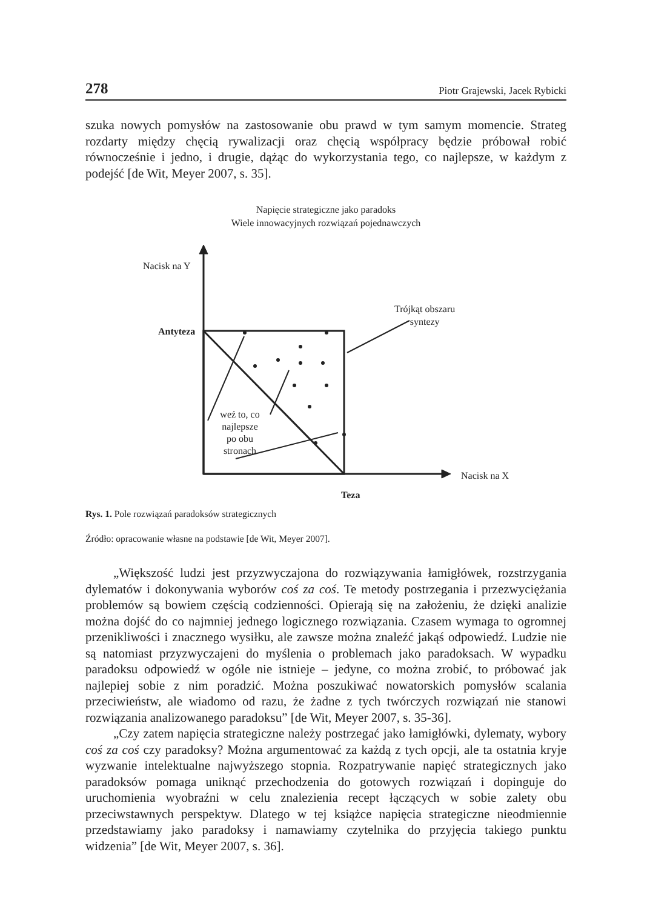278 Piotr Grajewski, Jacek Rybicki
szuka nowych pomysłów na zastosowanie obu prawd w tym samym momencie. Strateg rozdarty między chęcią rywalizacji oraz chęcią współpracy będzie próbował robić równocześnie i jedno, i drugie, dążąc do wykorzystania tego, co najlepsze, w każdym z podejść [de Wit, Meyer 2007, s. 35].
Napięcie strategiczne jako paradoks
Wiele innowacyjnych rozwiązań pojednawczych
Nacisk na Y
Trójkąt obszaru
syntezy
Antyteza
weź to, co
najlepsze
po obu
stronach
Nacisk na X
Teza
Rys. 1. Pole rozwiązań paradoksów strategicznych
Źródło: opracowanie własne na podstawie [de Wit, Meyer 2007].
„Większość ludzi jest przyzwyczajona do rozwiązywania łamigłówek, rozstrzygania dylematów i dokonywania wyborów coś za coś. Te metody postrzegania i przezwyciężania problemów są bowiem częścią codzienności. Opierają się na założeniu, że dzięki analizie można dojść do co najmniej jednego logicznego rozwiązania. Czasem wymaga to ogromnej przenikliwości i znacznego wysiłku, ale zawsze można znaleźć jakąś odpowiedź. Ludzie nie są natomiast przyzwyczajeni do myślenia o problemach jako paradoksach. W wypadku paradoksu odpowiedź w ogóle nie istnieje – jedyne, co można zrobić, to próbować jak najlepiej sobie z nim poradzić. Można poszukiwać nowatorskich pomysłów scalania przeciwieństw, ale wiadomo od razu, że żadne z tych twórczych rozwiązań nie stanowi rozwiązania analizowanego paradoksu” [de Wit, Meyer 2007, s. 35-36].
„Czy zatem napięcia strategiczne należy postrzegać jako łamigłówki, dylematy, wybory coś za coś czy paradoksy? Można argumentować za każdą z tych opcji, ale ta ostatnia kryje wyzwanie intelektualne najwyższego stopnia. Rozpatrywanie napięć strategicznych jako paradoksów pomaga uniknąć przechodzenia do gotowych rozwiązań i dopinguje do uruchomienia wyobraźni w celu znalezienia recept łączących w sobie zalety obu przeciwstawnych perspektyw. Dlatego w tej książce napięcia strategiczne nieodmiennie przedstawiamy jako paradoksy i namawiamy czytelnika do przyjęcia takiego punktu widzenia” [de Wit, Meyer 2007, s. 36].